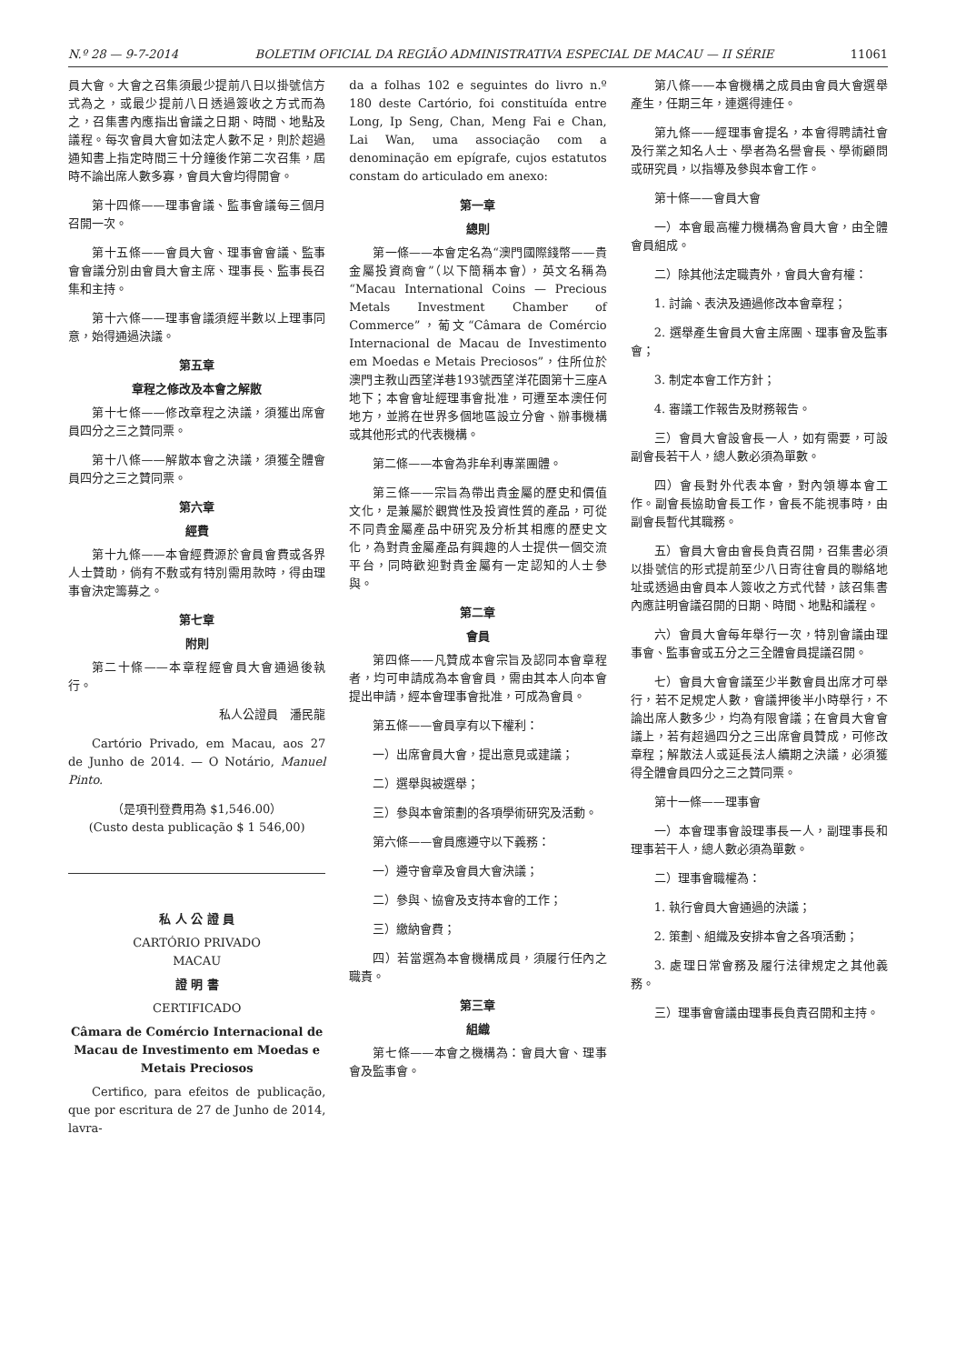N.º 28 — 9-7-2014 BOLETIM OFICIAL DA REGIÃO ADMINISTRATIVA ESPECIAL DE MACAU — II SÉRIE 11061
員大會。大會之召集須最少提前八日以掛號信方式為之，或最少提前八日透過簽收之方式而為之，召集書內應指出會議之日期、時間、地點及議程。每次會員大會如法定人數不足，則於超過通知書上指定時間三十分鐘後作第二次召集，屆時不論出席人數多寡，會員大會均得開會。
第十四條——理事會議、監事會議每三個月召開一次。
第十五條——會員大會、理事會會議、監事會會議分別由會員大會主席、理事長、監事長召集和主持。
第十六條——理事會議須經半數以上理事同意，始得通過決議。
第五章
章程之修改及本會之解散
第十七條——修改章程之決議，須獲出席會員四分之三之贊同票。
第十八條——解散本會之決議，須獲全體會員四分之三之贊同票。
第六章
經費
第十九條——本會經費源於會員會費或各界人士贊助，倘有不敷或有特別需用款時，得由理事會決定籌募之。
第七章
附則
第二十條——本章程經會員大會通過後執行。
私人公證員　潘民龍
Cartório Privado, em Macau, aos 27 de Junho de 2014. — O Notário, Manuel Pinto.
（是項刊登費用為 $1,546.00）
(Custo desta publicação $ 1 546,00)
私 人 公 證 員
CARTÓRIO PRIVADO
MACAU
證 明 書
CERTIFICADO
Câmara de Comércio Internacional de Macau de Investimento em Moedas e Metais Preciosos
Certifico, para efeitos de publicação, que por escritura de 27 de Junho de 2014, lavra-
da a folhas 102 e seguintes do livro n.º 180 deste Cartório, foi constituída entre Long, Ip Seng, Chan, Meng Fai e Chan, Lai Wan, uma associação com a denominação em epígrafe, cujos estatutos constam do articulado em anexo:
第一章
總則
第一條——本會定名為“澳門國際錢幣——貴金屬投資商會”（以下簡稱本會），英文名稱為“Macau International Coins — Precious Metals Investment Chamber of Commerce”，葡文“Câmara de Comércio Internacional de Macau de Investimento em Moedas e Metais Preciosos”，住所位於澳門主教山西望洋巷193號西望洋花園第十三座A地下；本會會址經理事會批准，可遷至本澳任何地方，並將在世界多個地區設立分會、辦事機構或其他形式的代表機構。
第二條——本會為非牟利專業團體。
第三條——宗旨為帶出貴金屬的歷史和價值文化，是兼屬於觀賞性及投資性質的產品，可從不同貴金屬產品中研究及分析其相應的歷史文化，為對貴金屬產品有興趣的人士提供一個交流平台，同時歡迎對貴金屬有一定認知的人士參與。
第二章
會員
第四條——凡贊成本會宗旨及認同本會章程者，均可申請成為本會會員，需由其本人向本會提出申請，經本會理事會批准，可成為會員。
第五條——會員享有以下權利：
一）出席會員大會，提出意見或建議；
二）選舉與被選舉；
三）參與本會策劃的各項學術研究及活動。
第六條——會員應遵守以下義務：
一）遵守會章及會員大會決議；
二）參與、協會及支持本會的工作；
三）繳納會費；
四）若當選為本會機構成員，須履行任內之職責。
第三章
組織
第七條——本會之機構為：會員大會、理事會及監事會。
第八條——本會機構之成員由會員大會選舉產生，任期三年，連選得連任。
第九條——經理事會提名，本會得聘請社會及行業之知名人士、學者為名譽會長、學術顧問或研究員，以指導及參與本會工作。
第十條——會員大會
一）本會最高權力機構為會員大會，由全體會員組成。
二）除其他法定職責外，會員大會有權：
1. 討論、表決及通過修改本會章程；
2. 選舉產生會員大會主席團、理事會及監事會；
3. 制定本會工作方針；
4. 審議工作報告及財務報告。
三）會員大會設會長一人，如有需要，可設副會長若干人，總人數必須為單數。
四）會長對外代表本會，對內領導本會工作。副會長協助會長工作，會長不能視事時，由副會長暫代其職務。
五）會員大會由會長負責召開，召集書必須以掛號信的形式提前至少八日寄往會員的聯絡地址或透過由會員本人簽收之方式代替，該召集書內應註明會議召開的日期、時間、地點和議程。
六）會員大會每年舉行一次，特別會議由理事會、監事會或五分之三全體會員提議召開。
七）會員大會會議至少半數會員出席才可舉行，若不足規定人數，會議押後半小時舉行，不論出席人數多少，均為有限會議；在會員大會會議上，若有超過四分之三出席會員贊成，可修改章程；解散法人或延長法人續期之決議，必須獲得全體會員四分之三之贊同票。
第十一條——理事會
一）本會理事會設理事長一人，副理事長和理事若干人，總人數必須為單數。
二）理事會職權為：
1. 執行會員大會通過的決議；
2. 策劃、組織及安排本會之各項活動；
3. 處理日常會務及履行法律規定之其他義務。
三）理事會會議由理事長負責召開和主持。